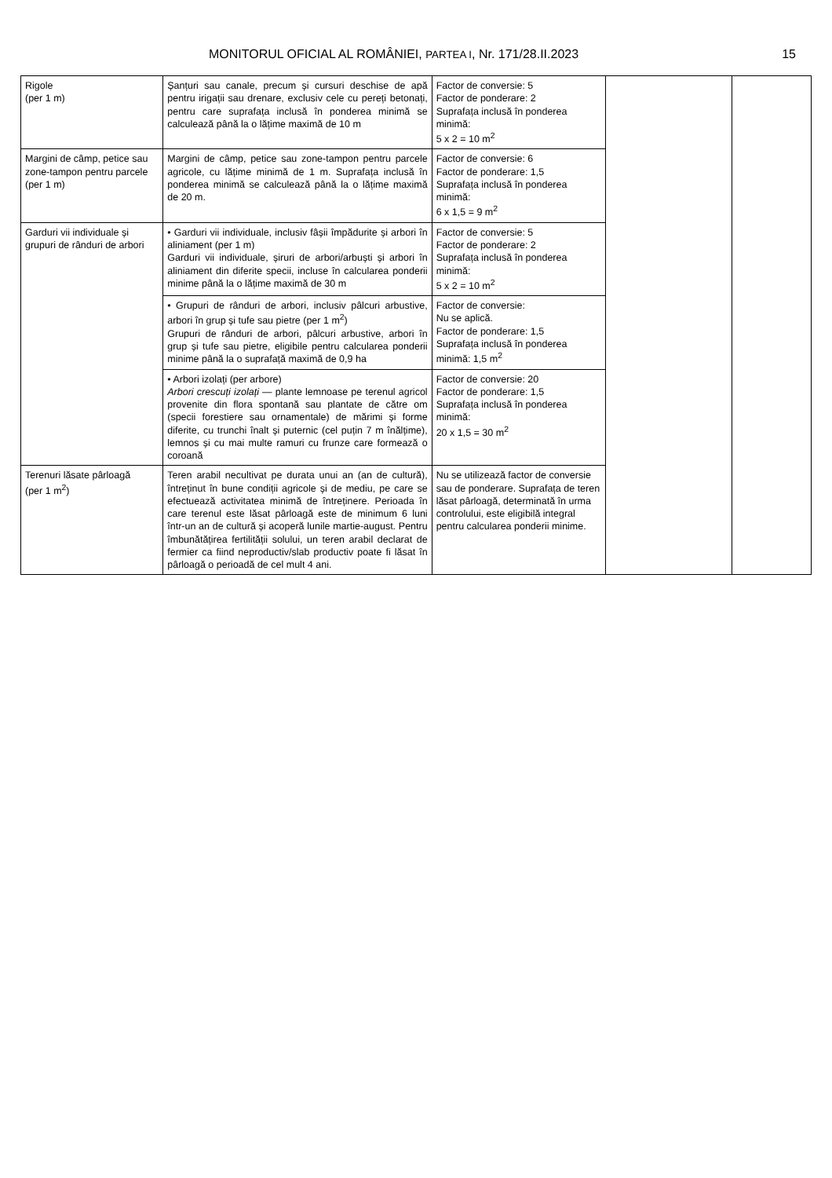MONITORUL OFICIAL AL ROMÂNIEI, PARTEA I, Nr. 171/28.II.2023 15
| Rigole (per 1 m) | Șanțuri sau canale, precum și cursuri deschise de apă pentru irigații sau drenare, exclusiv cele cu pereți betonați, pentru care suprafața inclusă în ponderea minimă se calculează până la o lățime maximă de 10 m | Factor de conversie: 5 Factor de ponderare: 2 Suprafața inclusă în ponderea minimă: 5 x 2 = 10 m<sup>2</sup> | | |
| Margini de câmp, petice sau zone-tampon pentru parcele (per 1 m) | Margini de câmp, petice sau zone-tampon pentru parcele agricole, cu lățime minimă de 1 m. Suprafața inclusă în ponderea minimă se calculează până la o lățime maximă de 20 m. | Factor de conversie: 6 Factor de ponderare: 1,5 Suprafața inclusă în ponderea minimă: 6 x 1,5 = 9 m<sup>2</sup> | | |
| Garduri vii individuale și grupuri de rânduri de arbori | • Garduri vii individuale, inclusiv fâșii împădurite și arbori în aliniament (per 1 m) Garduri vii individuale, șiruri de arbori/arbuști și arbori în aliniament din diferite specii, incluse în calcularea ponderii minime până la o lățime maximă de 30 m | Factor de conversie: 5 Factor de ponderare: 2 Suprafața inclusă în ponderea minimă: 5 x 2 = 10 m<sup>2</sup> | | |
| | • Grupuri de rânduri de arbori, inclusiv pâlcuri arbustive, arbori în grup și tufe sau pietre (per 1 m<sup>2</sup>) Grupuri de rânduri de arbori, pâlcuri arbustive, arbori în grup și tufe sau pietre, eligibile pentru calcularea ponderii minime până la o suprafață maximă de 0,9 ha | Factor de conversie: Nu se aplică. Factor de ponderare: 1,5 Suprafața inclusă în ponderea minimă: 1,5 m<sup>2</sup> | | |
| | • Arbori izolați (per arbore) Arbori crescuți izolați — plante lemnoase pe terenul agricol provenite din flora spontană sau plantate de către om (specii forestiere sau ornamentale) de mărimi și forme diferite, cu trunchi înalt și puternic (cel puțin 7 m înălțime), lemnos și cu mai multe ramuri cu frunze care formează o coroană | Factor de conversie: 20 Factor de ponderare: 1,5 Suprafața inclusă în ponderea minimă: 20 x 1,5 = 30 m<sup>2</sup> | | |
| Terenuri lăsate pârloagă (per 1 m<sup>2</sup>) | Teren arabil necultivat pe durata unui an (an de cultură), întreținut în bune condiții agricole și de mediu, pe care se efectuează activitatea minimă de întreținere. Perioada în care terenul este lăsat pârloagă este de minimum 6 luni într-un an de cultură și acoperă lunile martie-august. Pentru îmbunătățirea fertilității solului, un teren arabil declarat de fermier ca fiind neproductiv/slab productiv poate fi lăsat în pârloagă o perioadă de cel mult 4 ani. | Nu se utilizează factor de conversie sau de ponderare. Suprafața de teren lăsat pârloagă, determinată în urma controlului, este eligibilă integral pentru calcularea ponderii minime. | | |